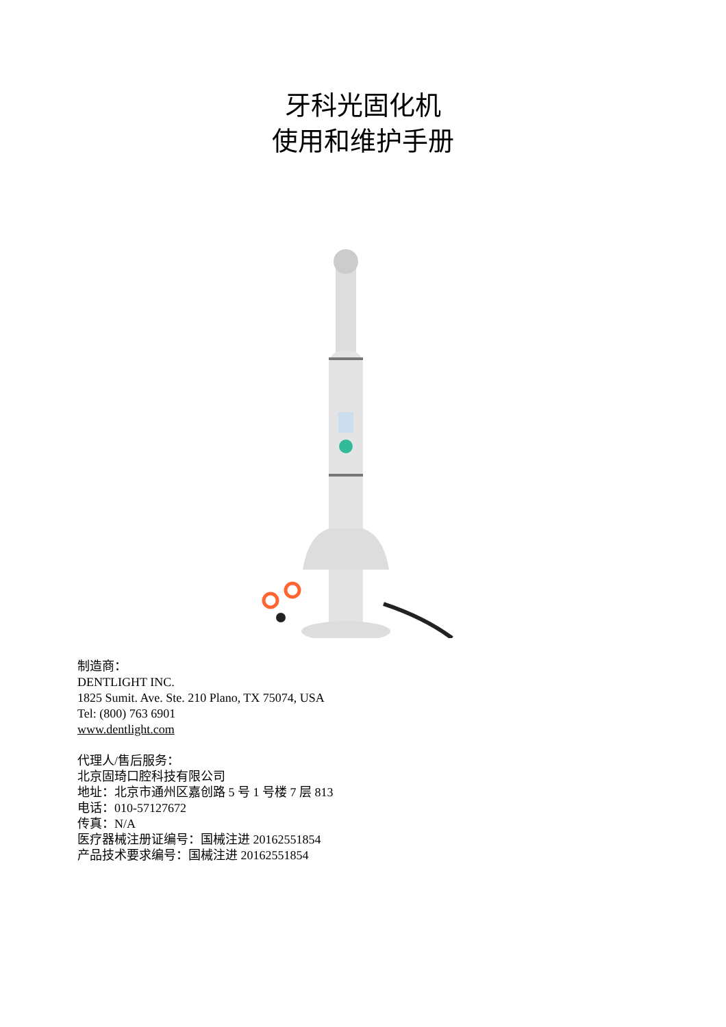牙科光固化机
使用和维护手册
制造商：
DENTLIGHT INC.
1825 Sumit. Ave. Ste. 210 Plano, TX 75074, USA
Tel: (800) 763 6901
www.dentlight.com
代理人/售后服务：
北京固琦口腔科技有限公司
地址：北京市通州区嘉创路 5 号 1 号楼 7 层 813
电话：010-57127672
传真：N/A
医疗器械注册证编号：国械注进 20162551854
产品技术要求编号：国械注进 20162551854